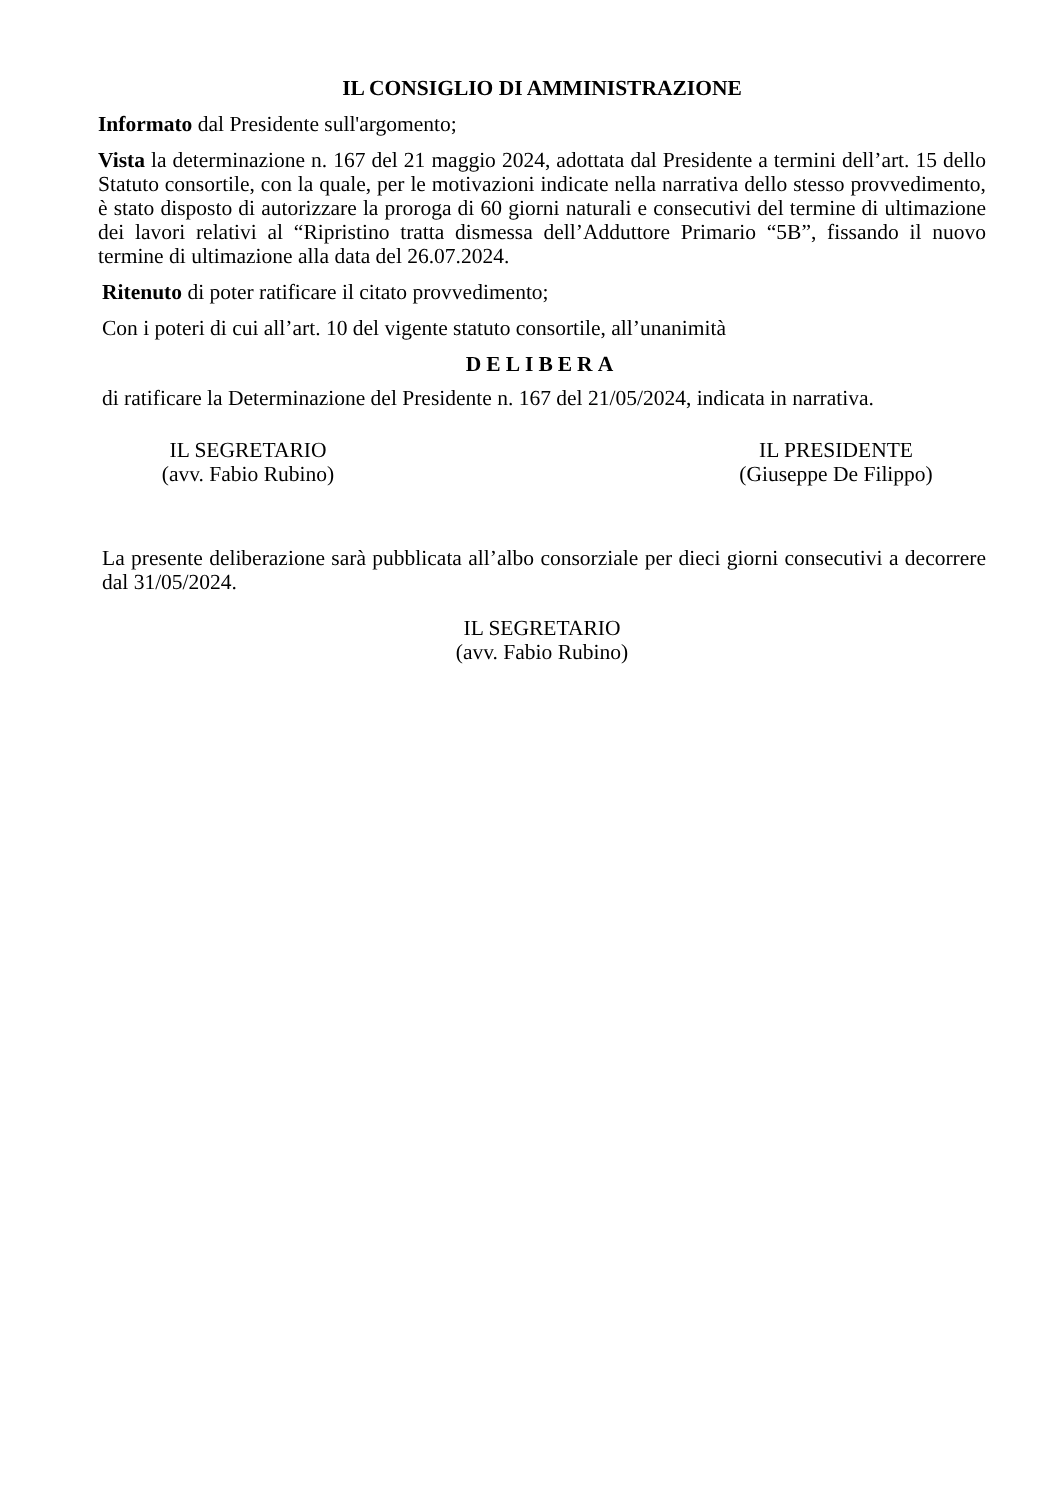IL CONSIGLIO DI AMMINISTRAZIONE
Informato dal Presidente sull'argomento;
Vista la determinazione n. 167 del 21 maggio 2024, adottata dal Presidente a termini dell’art. 15 dello Statuto consortile, con la quale, per le motivazioni indicate nella narrativa dello stesso provvedimento, è stato disposto di autorizzare la proroga di 60 giorni naturali e consecutivi del termine di ultimazione dei lavori relativi al “Ripristino tratta dismessa dell’Adduttore Primario “5B”, fissando il nuovo termine di ultimazione alla data del 26.07.2024.
Ritenuto di poter ratificare il citato provvedimento;
Con i poteri di cui all’art. 10 del vigente statuto consortile, all’unanimità
DELIBERA
di ratificare la Determinazione del Presidente n. 167 del 21/05/2024, indicata in narrativa.
IL SEGRETARIO
(avv. Fabio Rubino)
IL PRESIDENTE
(Giuseppe De Filippo)
La presente deliberazione sarà pubblicata all’albo consorziale per dieci giorni consecutivi a decorrere dal 31/05/2024.
IL SEGRETARIO
(avv. Fabio Rubino)